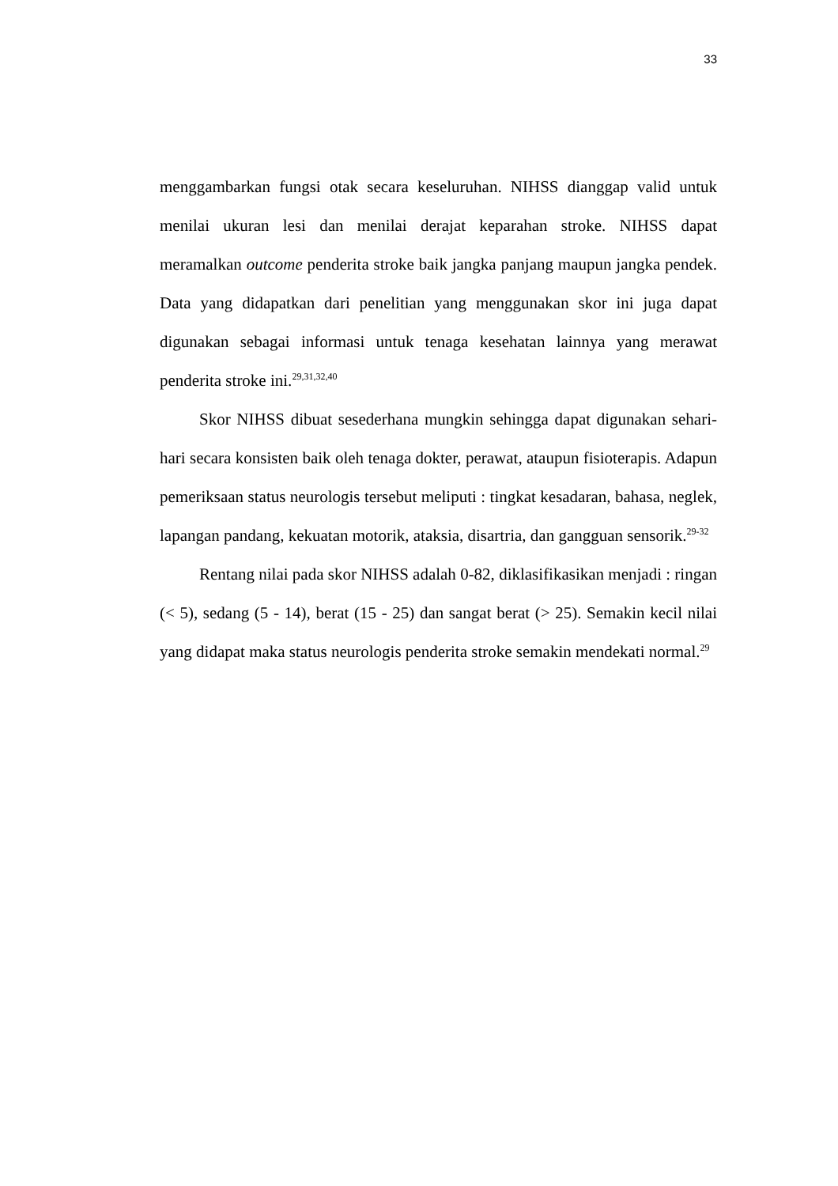33
menggambarkan fungsi otak secara keseluruhan. NIHSS dianggap valid untuk menilai ukuran lesi dan menilai derajat keparahan stroke. NIHSS dapat meramalkan outcome penderita stroke baik jangka panjang maupun jangka pendek. Data yang didapatkan dari penelitian yang menggunakan skor ini juga dapat digunakan sebagai informasi untuk tenaga kesehatan lainnya yang merawat penderita stroke ini.<sup>29,31,32,40</sup>
Skor NIHSS dibuat sesederhana mungkin sehingga dapat digunakan sehari-hari secara konsisten baik oleh tenaga dokter, perawat, ataupun fisioterapis. Adapun pemeriksaan status neurologis tersebut meliputi : tingkat kesadaran, bahasa, neglek, lapangan pandang, kekuatan motorik, ataksia, disartria, dan gangguan sensorik.<sup>29-32</sup>
Rentang nilai pada skor NIHSS adalah 0-82, diklasifikasikan menjadi : ringan (< 5), sedang (5 - 14), berat (15 - 25) dan sangat berat (> 25). Semakin kecil nilai yang didapat maka status neurologis penderita stroke semakin mendekati normal.<sup>29</sup>